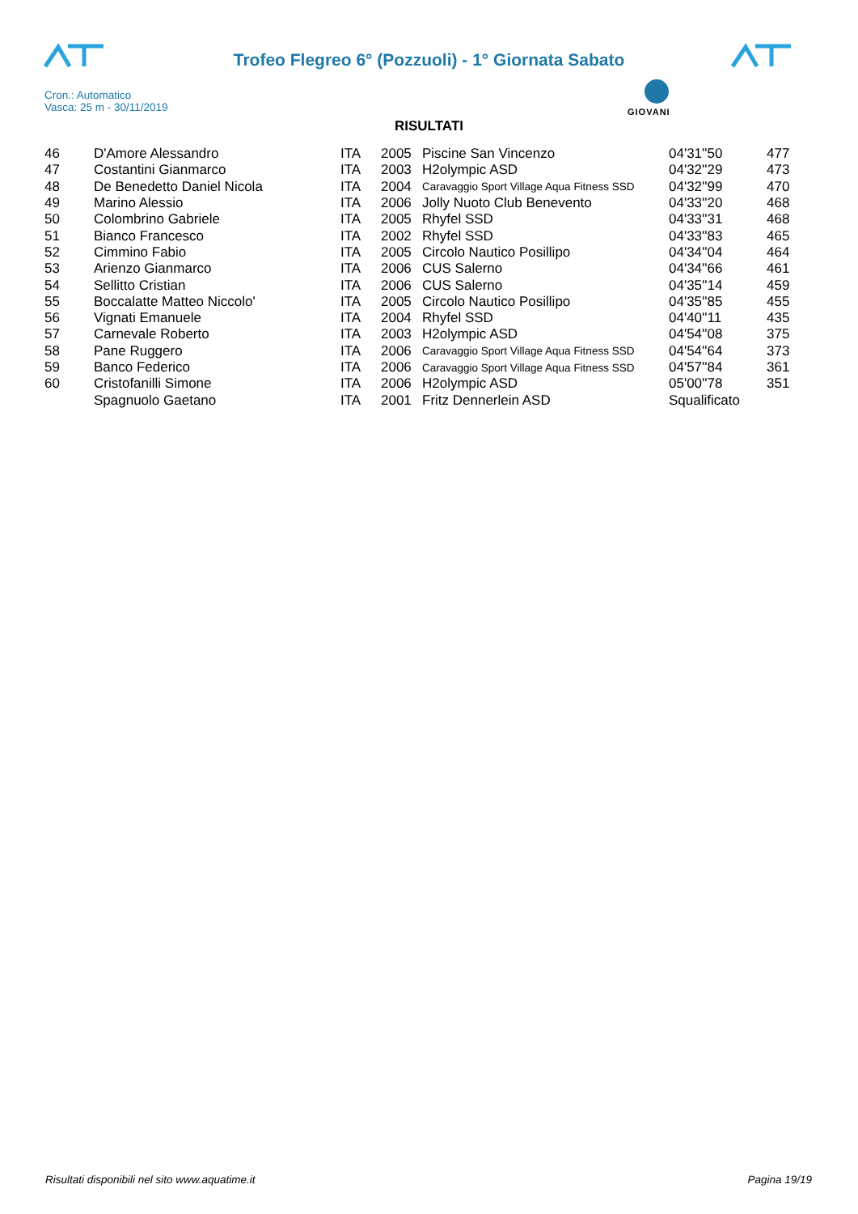Trofeo Flegreo 6° (Pozzuoli) - 1° Giornata Sabato
Cron.: Automatico
Vasca: 25 m - 30/11/2019
GIOVANI
RISULTATI
| 46 | D'Amore Alessandro | ITA | 2005 | Piscine San Vincenzo | 04'31''50 | 477 |
| 47 | Costantini Gianmarco | ITA | 2003 | H2olympic ASD | 04'32''29 | 473 |
| 48 | De Benedetto Daniel Nicola | ITA | 2004 | Caravaggio Sport Village Aqua Fitness SSD | 04'32''99 | 470 |
| 49 | Marino Alessio | ITA | 2006 | Jolly Nuoto Club Benevento | 04'33''20 | 468 |
| 50 | Colombrino Gabriele | ITA | 2005 | Rhyfel SSD | 04'33''31 | 468 |
| 51 | Bianco Francesco | ITA | 2002 | Rhyfel SSD | 04'33''83 | 465 |
| 52 | Cimmino Fabio | ITA | 2005 | Circolo Nautico Posillipo | 04'34''04 | 464 |
| 53 | Arienzo Gianmarco | ITA | 2006 | CUS Salerno | 04'34''66 | 461 |
| 54 | Sellitto Cristian | ITA | 2006 | CUS Salerno | 04'35''14 | 459 |
| 55 | Boccalatte Matteo Niccolo' | ITA | 2005 | Circolo Nautico Posillipo | 04'35''85 | 455 |
| 56 | Vignati Emanuele | ITA | 2004 | Rhyfel SSD | 04'40''11 | 435 |
| 57 | Carnevale Roberto | ITA | 2003 | H2olympic ASD | 04'54''08 | 375 |
| 58 | Pane Ruggero | ITA | 2006 | Caravaggio Sport Village Aqua Fitness SSD | 04'54''64 | 373 |
| 59 | Banco Federico | ITA | 2006 | Caravaggio Sport Village Aqua Fitness SSD | 04'57''84 | 361 |
| 60 | Cristofanilli Simone | ITA | 2006 | H2olympic ASD | 05'00''78 | 351 |
| | Spagnuolo Gaetano | ITA | 2001 | Fritz Dennerlein ASD | Squalificato | |
Risultati disponibili nel sito www.aquatime.it Pagina 19/19